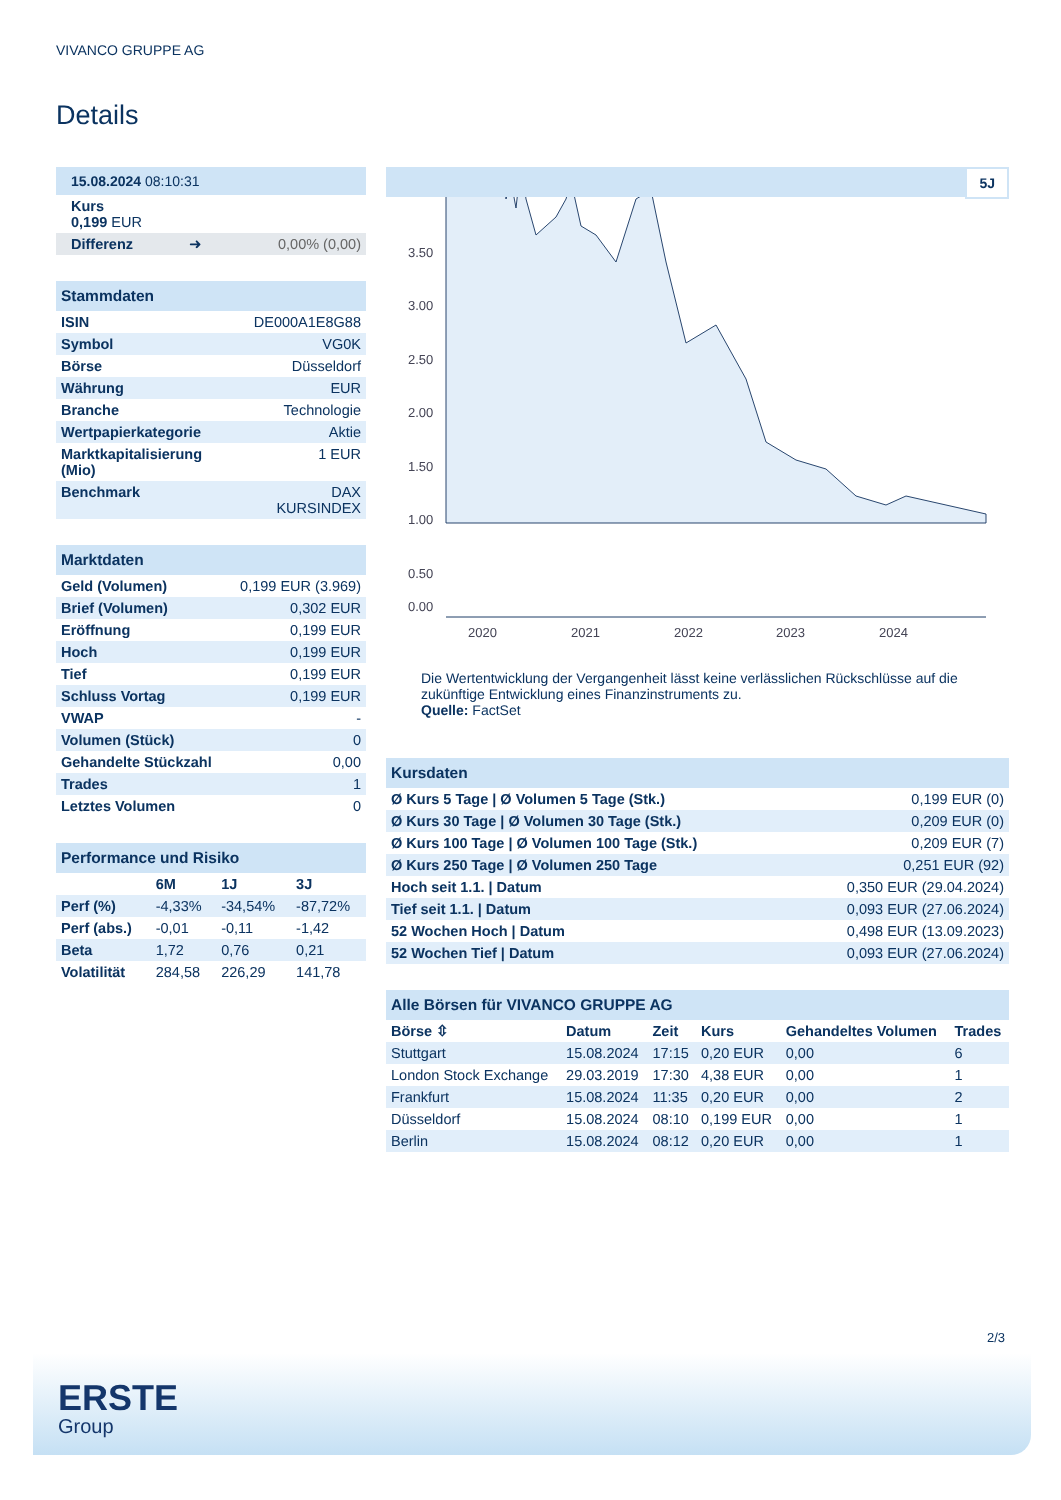VIVANCO GRUPPE AG
Details
| 15.08.2024 08:10:31 | | |
| Kurs 0,199 EUR | | |
| Differenz | ➜ | 0,00% (0,00) |
| Stammdaten | |
| ISIN | DE000A1E8G88 |
| Symbol | VG0K |
| Börse | Düsseldorf |
| Währung | EUR |
| Branche | Technologie |
| Wertpapierkategorie | Aktie |
| Marktkapitalisierung (Mio) | 1 EUR |
| Benchmark | DAX KURSINDEX |
| Marktdaten | |
| Geld (Volumen) | 0,199 EUR (3.969) |
| Brief (Volumen) | 0,302 EUR |
| Eröffnung | 0,199 EUR |
| Hoch | 0,199 EUR |
| Tief | 0,199 EUR |
| Schluss Vortag | 0,199 EUR |
| VWAP | - |
| Volumen (Stück) | 0 |
| Gehandelte Stückzahl | 0,00 |
| Trades | 1 |
| Letztes Volumen | 0 |
| Performance und Risiko | | | |
| | 6M | 1J | 3J |
| Perf (%) | -4,33% | -34,54% | -87,72% |
| Perf (abs.) | -0,01 | -0,11 | -1,42 |
| Beta | 1,72 | 0,76 | 0,21 |
| Volatilität | 284,58 | 226,29 | 141,78 |
5J
3.50
3.00
2.50
2.00
1.50
1.00
0.50
0.00
2020
2021
2022
2023
2024
Die Wertentwicklung der Vergangenheit lässt keine verlässlichen Rückschlüsse auf die zukünftige Entwicklung eines Finanzinstruments zu.
Quelle: FactSet
| Kursdaten | |
| Ø Kurs 5 Tage / Ø Volumen 5 Tage (Stk.) | 0,199 EUR (0) |
| Ø Kurs 30 Tage / Ø Volumen 30 Tage (Stk.) | 0,209 EUR (0) |
| Ø Kurs 100 Tage / Ø Volumen 100 Tage (Stk.) | 0,209 EUR (7) |
| Ø Kurs 250 Tage / Ø Volumen 250 Tage | 0,251 EUR (92) |
| Hoch seit 1.1. / Datum | 0,350 EUR (29.04.2024) |
| Tief seit 1.1. / Datum | 0,093 EUR (27.06.2024) |
| 52 Wochen Hoch / Datum | 0,498 EUR (13.09.2023) |
| 52 Wochen Tief / Datum | 0,093 EUR (27.06.2024) |
| Alle Börsen für VIVANCO GRUPPE AG | | | | | |
| Börse ⇳ | Datum | Zeit | Kurs | Gehandeltes Volumen | Trades |
| Stuttgart | 15.08.2024 | 17:15 | 0,20 EUR | 0,00 | 6 |
| London Stock Exchange | 29.03.2019 | 17:30 | 4,38 EUR | 0,00 | 1 |
| Frankfurt | 15.08.2024 | 11:35 | 0,20 EUR | 0,00 | 2 |
| Düsseldorf | 15.08.2024 | 08:10 | 0,199 EUR | 0,00 | 1 |
| Berlin | 15.08.2024 | 08:12 | 0,20 EUR | 0,00 | 1 |
2/3
ERSTE
Group